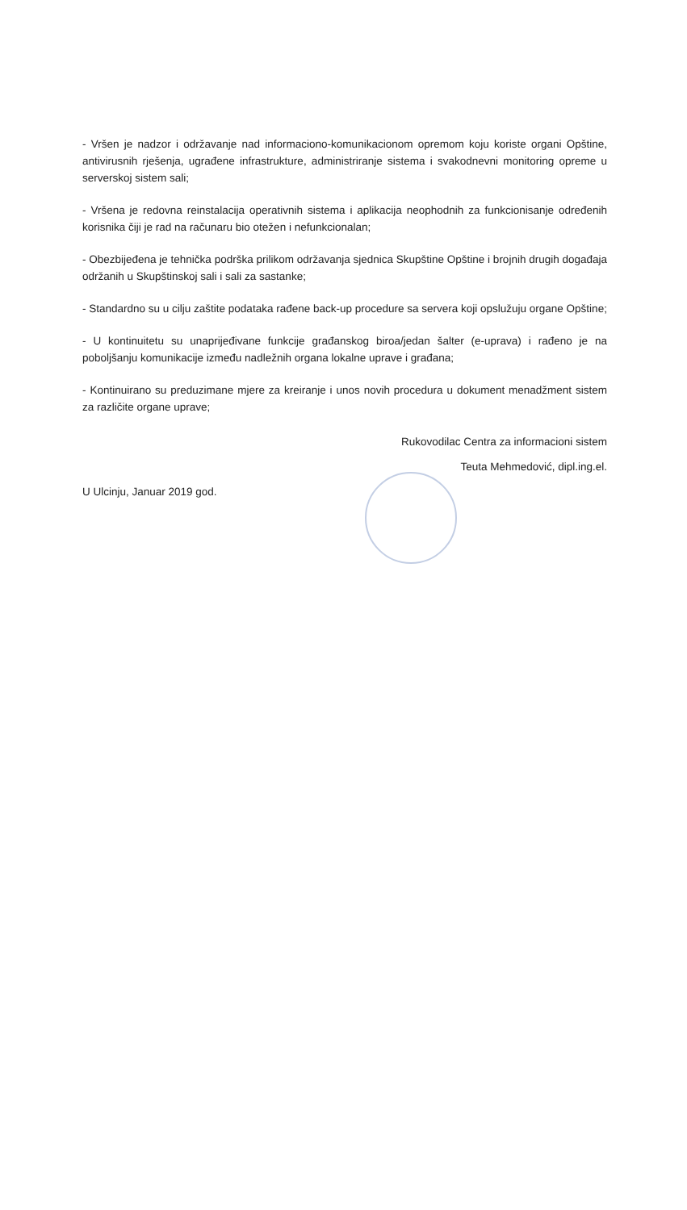- Vršen je nadzor i održavanje nad informaciono-komunikacionom opremom koju koriste organi Opštine, antivirusnih rješenja, ugrađene infrastrukture, administriranje sistema i svakodnevni monitoring opreme u serverskoj sistem sali;
- Vršena je redovna reinstalacija operativnih sistema i aplikacija neophodnih za funkcionisanje određenih korisnika čiji je rad na računaru bio otežen i nefunkcionalan;
- Obezbijeđena je tehnička podrška prilikom održavanja sjednica Skupštine Opštine i brojnih drugih događaja održanih u Skupštinskoj sali i sali za sastanke;
- Standardno su u cilju zaštite podataka rađene back-up procedure sa servera koji opslužuju organe Opštine;
- U kontinuitetu su unaprijeđivane funkcije građanskog biroa/jedan šalter (e-uprava) i rađeno je na poboljšanju komunikacije između nadležnih organa lokalne uprave i građana;
- Kontinuirano su preduzimane mjere za kreiranje i unos novih procedura u dokument menadžment sistem za različite organe uprave;
Rukovodilac Centra za informacioni sistem
Teuta Mehmedović, dipl.ing.el.
U Ulcinju, Januar 2019 god.